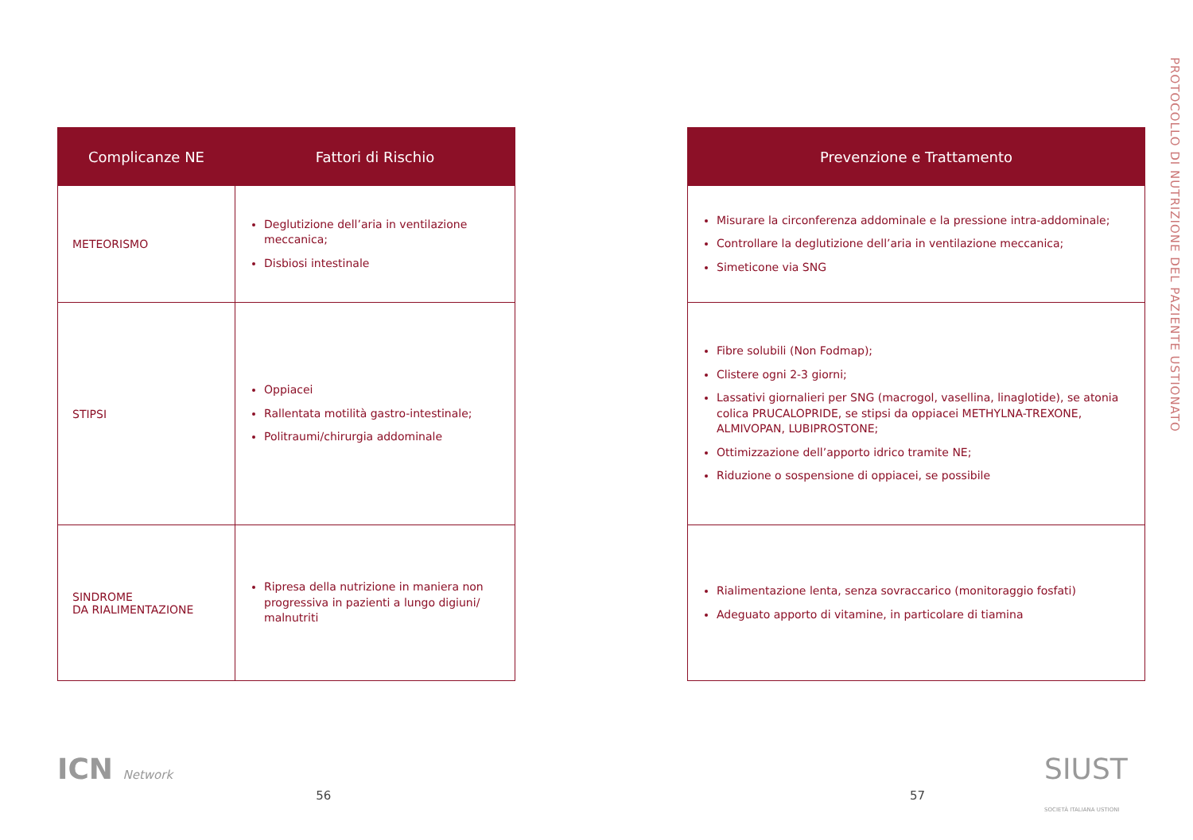PROTOCOLLO DI NUTRIZIONE DEL PAZIENTE USTIONATO
| Complicanze NE | Fattori di Rischio |
| --- | --- |
| METEORISMO | Deglutizione dell’aria in ventilazione meccanica; Disbiosi intestinale |
| STIPSI | Oppiacei Rallentata motilità gastro-intestinale; Politraumi/chirurgia addominale |
| SINDROME DA RIALIMENTAZIONE | Ripresa della nutrizione in maniera non progressiva in pazienti a lungo digiuni/ malnutriti |
ICN Network
56
| Prevenzione e Trattamento |
| --- |
| Misurare la circonferenza addominale e la pressione intra-addominale; Controllare la deglutizione dell’aria in ventilazione meccanica; Simeticone via SNG |
| Fibre solubili (Non Fodmap); Clistere ogni 2-3 giorni; Lassativi giornalieri per SNG (macrogol, vasellina, linaglotide), se atonia colica PRUCALOPRIDE, se stipsi da oppiacei METHYLNA-TREXONE, ALMIVOPAN, LUBIPROSTONE; Ottimizzazione dell’apporto idrico tramite NE; Riduzione o sospensione di oppiacei, se possibile |
| Rialimentazione lenta, senza sovraccarico (monitoraggio fosfati) Adeguato apporto di vitamine, in particolare di tiamina |
57
SIUST SOCIETÀ ITALIANA USTIONI